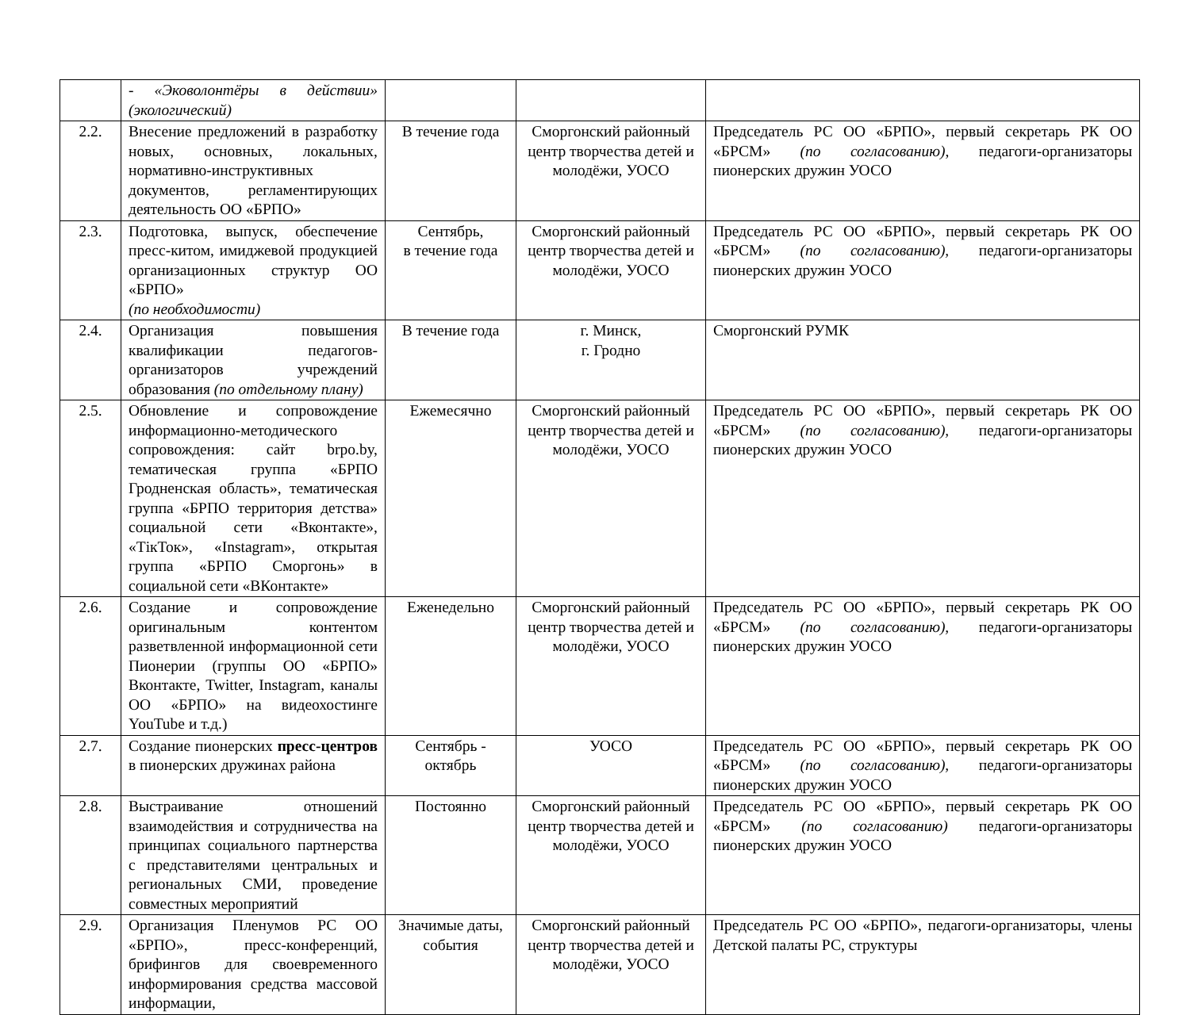| | - «Эковолонтёры в действии» (экологический) | | | |
| 2.2. | Внесение предложений в разработку новых, основных, локальных, нормативно-инструктивных документов, регламентирующих деятельность ОО «БРПО» | В течение года | Сморгонский районный центр творчества детей и молодёжи, УОСО | Председатель РС ОО «БРПО», первый секретарь РК ОО «БРСМ» (по согласованию) , педагоги-организаторы пионерских дружин УОСО |
| 2.3. | Подготовка, выпуск, обеспечение пресс-китом, имиджевой продукцией организационных структур ОО «БРПО» (по необходимости) | Сентябрь, в течение года | Сморгонский районный центр творчества детей и молодёжи, УОСО | Председатель РС ОО «БРПО», первый секретарь РК ОО «БРСМ» (по согласованию), педагоги-организаторы пионерских дружин УОСО |
| 2.4. | Организация повышения квалификации педагогов-организаторов учреждений образования (по отдельному плану) | В течение года | г. Минск, г. Гродно | Сморгонский РУМК |
| 2.5. | Обновление и сопровождение информационно-методического сопровождения: сайт brpo.by, тематическая группа «БРПО Гродненская область», тематическая группа «БРПО территория детства» социальной сети «Вконтакте», «ТікТок», «Instagram», открытая группа «БРПО Сморгонь» в социальной сети «ВКонтакте» | Ежемесячно | Сморгонский районный центр творчества детей и молодёжи, УОСО | Председатель РС ОО «БРПО», первый секретарь РК ОО «БРСМ» (по согласованию), педагоги-организаторы пионерских дружин УОСО |
| 2.6. | Создание и сопровождение оригинальным контентом разветвленной информационной сети Пионерии (группы ОО «БРПО» Вконтакте, Twitter, Instagram, каналы ОО «БРПО» на видеохостинге YouTube и т.д.) | Еженедельно | Сморгонский районный центр творчества детей и молодёжи, УОСО | Председатель РС ОО «БРПО», первый секретарь РК ОО «БРСМ» (по согласованию), педагоги-организаторы пионерских дружин УОСО |
| 2.7. | Создание пионерских пресс-центров в пионерских дружинах района | Сентябрь - октябрь | УОСО | Председатель РС ОО «БРПО», первый секретарь РК ОО «БРСМ» (по согласованию), педагоги-организаторы пионерских дружин УОСО |
| 2.8. | Выстраивание отношений взаимодействия и сотрудничества на принципах социального партнерства с представителями центральных и региональных СМИ, проведение совместных мероприятий | Постоянно | Сморгонский районный центр творчества детей и молодёжи, УОСО | Председатель РС ОО «БРПО», первый секретарь РК ОО «БРСМ» (по согласованию) педагоги-организаторы пионерских дружин УОСО |
| 2.9. | Организация Пленумов РС ОО «БРПО», пресс-конференций, брифингов для своевременного информирования средства массовой информации, | Значимые даты, события | Сморгонский районный центр творчества детей и молодёжи, УОСО | Председатель РС ОО «БРПО», педагоги-организаторы, члены Детской палаты РС, структуры |